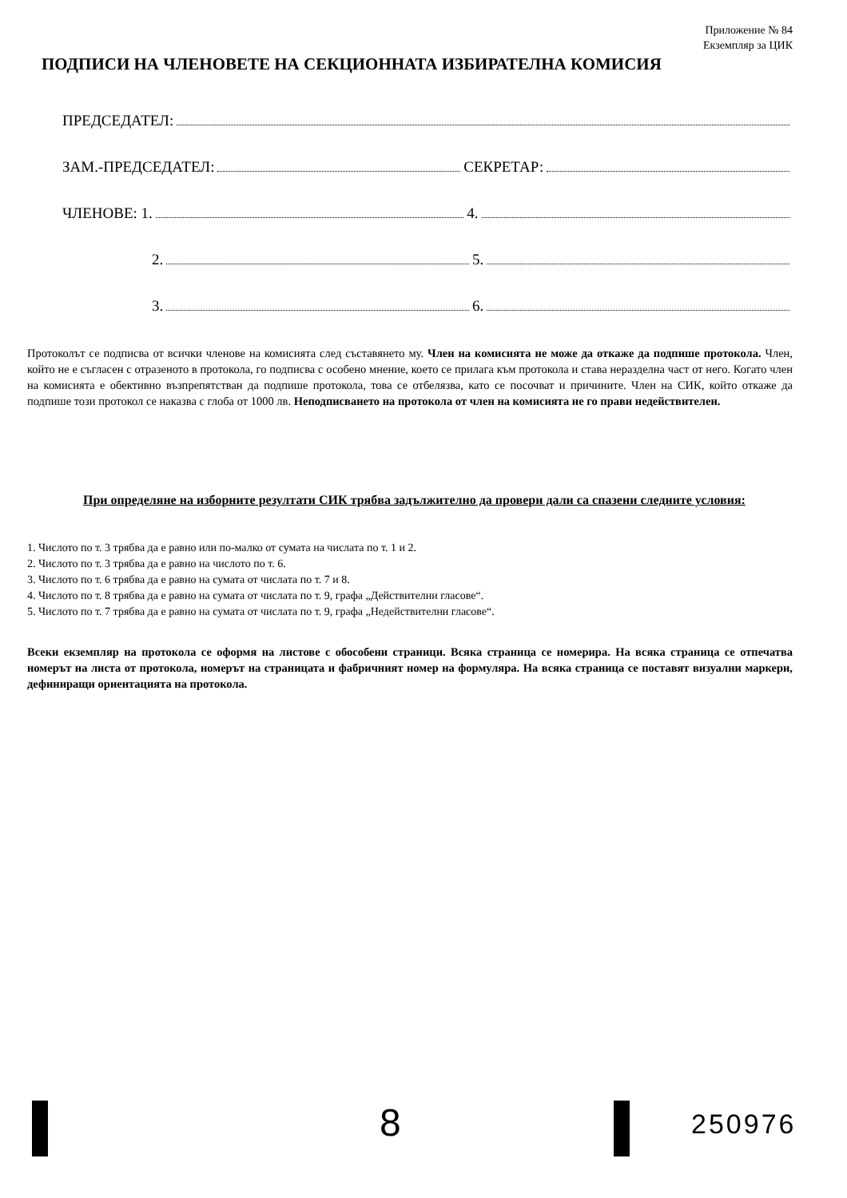Приложение № 84
Екземпляр за ЦИК
ПОДПИСИ НА ЧЛЕНОВЕТЕ НА СЕКЦИОННАТА ИЗБИРАТЕЛНА КОМИСИЯ
ПРЕДСЕДАТЕЛ:
ЗАМ.-ПРЕДСЕДАТЕЛ: СЕКРЕТАР:
ЧЛЕНОВЕ: 1. 4.
2. 5.
3. 6.
Протоколът се подписва от всички членове на комисията след съставянето му. Член на комисията не може да откаже да подпише протокола. Член, който не е съгласен с отразеното в протокола, го подписва с особено мнение, което се прилага към протокола и става неразделна част от него. Когато член на комисията е обективно възпрепятстван да подпише протокола, това се отбелязва, като се посочват и причините. Член на СИК, който откаже да подпише този протокол се наказва с глоба от 1000 лв. Неподписването на протокола от член на комисията не го прави недействителен.
При определяне на изборните резултати СИК трябва задължително да провери дали са спазени следните условия:
1. Числото по т. 3 трябва да е равно или по-малко от сумата на числата по т. 1 и 2.
2. Числото по т. 3 трябва да е равно на числото по т. 6.
3. Числото по т. 6 трябва да е равно на сумата от числата по т. 7 и 8.
4. Числото по т. 8 трябва да е равно на сумата от числата по т. 9, графа „Действителни гласове“.
5. Числото по т. 7 трябва да е равно на сумата от числата по т. 9, графа „Недействителни гласове“.
Всеки екземпляр на протокола се оформя на листове с обособени страници. Всяка страница се номерира. На всяка страница се отпечатва номерът на листа от протокола, номерът на страницата и фабричният номер на формуляра. На всяка страница се поставят визуални маркери, дефиниращи ориентацията на протокола.
8 250976